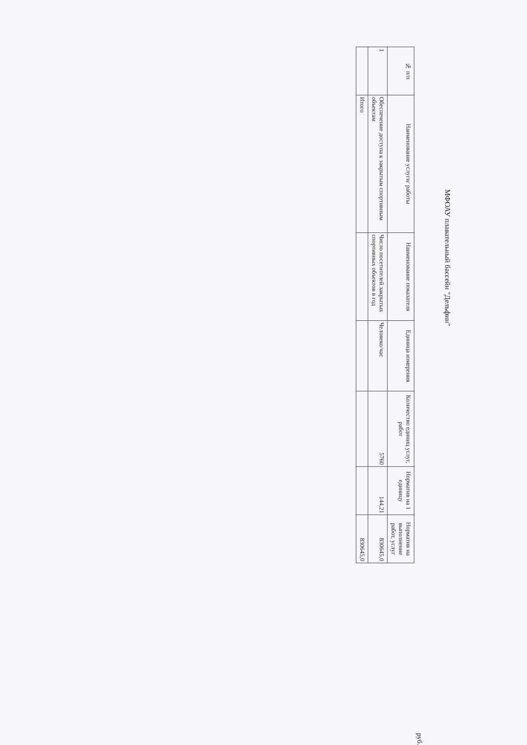МФОАУ плавательный бассейн "Дельфин"
руб.
| № п/п | Наименование услуги/ работы | Наименование показателя | Единица измерения | Количество единиц услуг, работ | Норматив на 1 единицу | Норматив на выполнение работ, услуг |
| --- | --- | --- | --- | --- | --- | --- |
| 1 | Обеспечение доступа к закрытым спортивным объектам | Число посетителей закрытых спортивных объектов в год | Человеко/час | 5760 | 144,21 | 830645,0 |
| | Итого | | | | | 830645,0 |